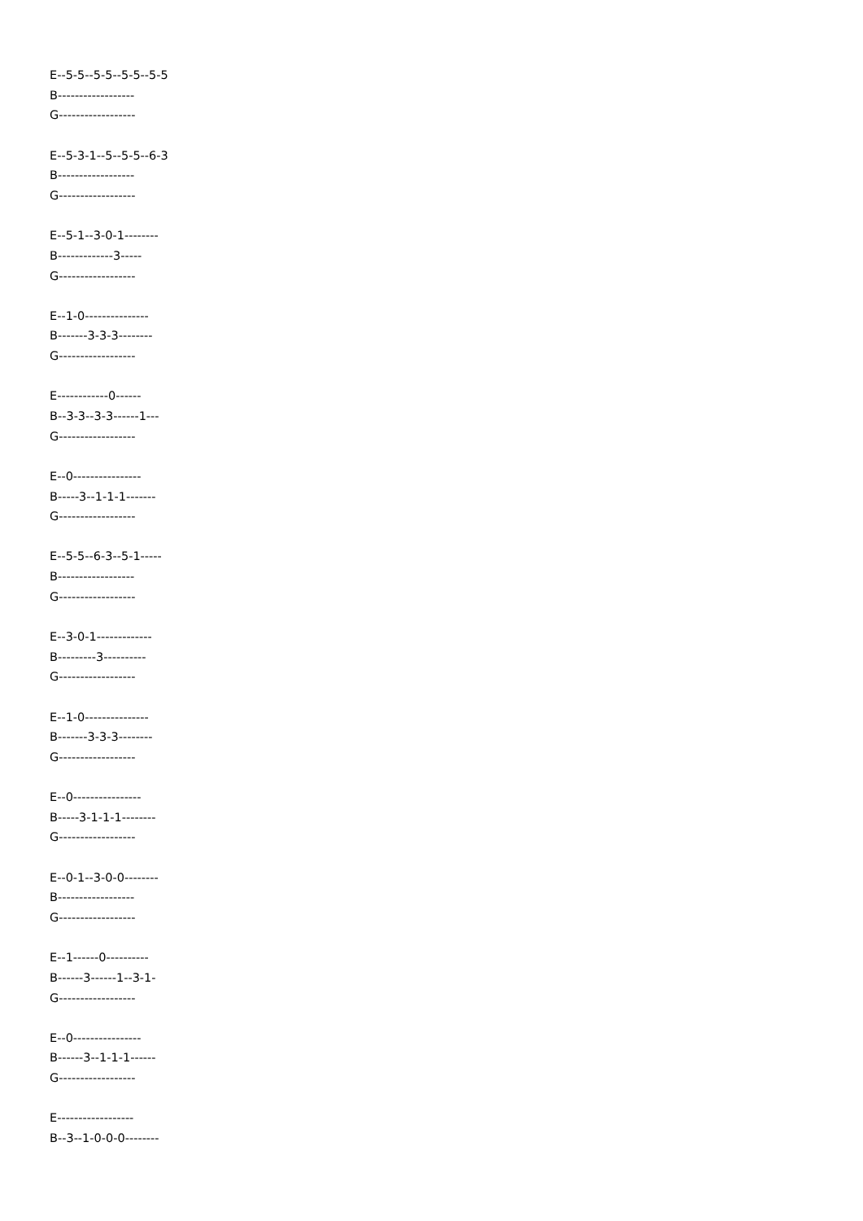E--5-5--5-5--5-5--5-5
B------------------
G------------------
E--5-3-1--5--5-5--6-3
B------------------
G------------------
E--5-1--3-0-1--------
B-------------3-----
G------------------
E--1-0---------------
B-------3-3-3--------
G------------------
E------------0------
B--3-3--3-3------1---
G------------------
E--0----------------
B-----3--1-1-1-------
G------------------
E--5-5--6-3--5-1-----
B------------------
G------------------
E--3-0-1-------------
B---------3----------
G------------------
E--1-0---------------
B-------3-3-3--------
G------------------
E--0----------------
B-----3-1-1-1--------
G------------------
E--0-1--3-0-0--------
B------------------
G------------------
E--1------0----------
B------3------1--3-1-
G------------------
E--0----------------
B------3--1-1-1------
G------------------
E------------------
B--3--1-0-0-0--------